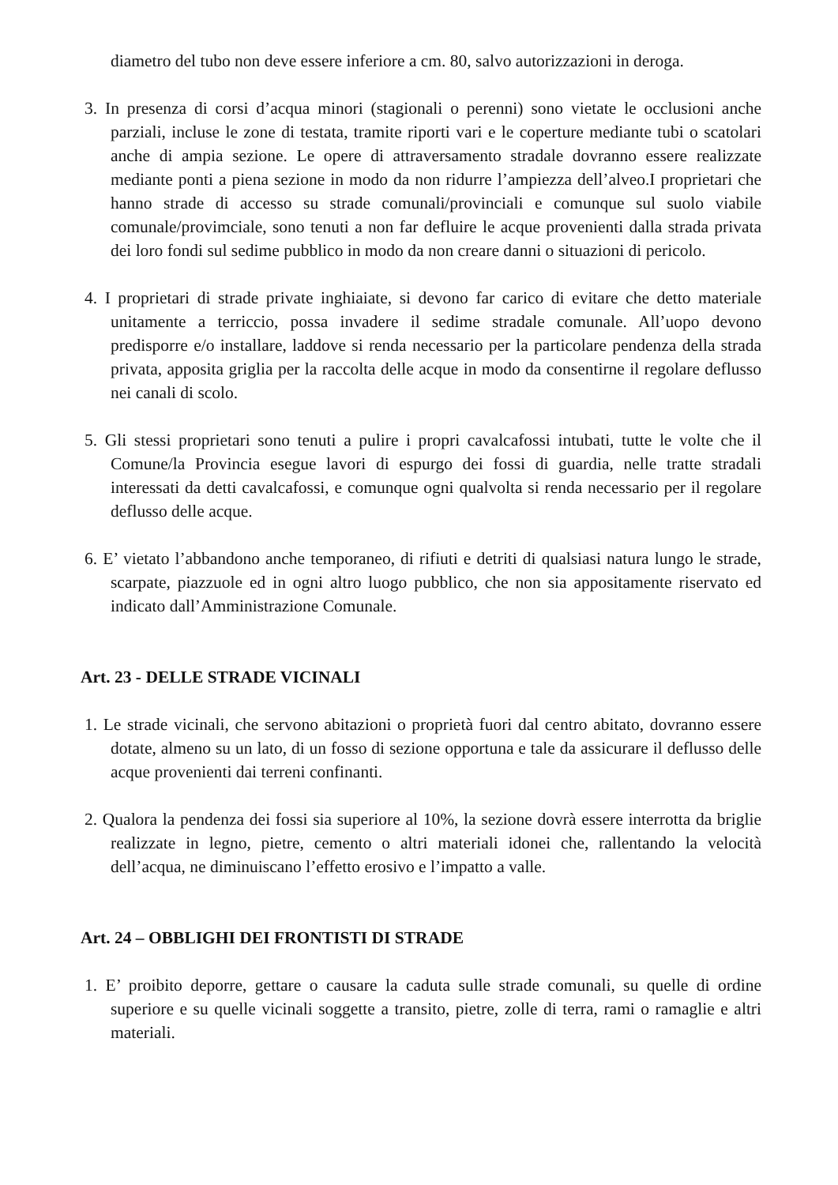diametro del tubo non deve essere inferiore a cm. 80, salvo autorizzazioni in deroga.
3. In presenza di corsi d’acqua minori (stagionali o perenni) sono vietate le occlusioni anche parziali, incluse le zone di testata, tramite riporti vari e le coperture mediante tubi o scatolari anche di ampia sezione. Le opere di attraversamento stradale dovranno essere realizzate mediante ponti a piena sezione in modo da non ridurre l’ampiezza dell’alveo.I proprietari che hanno strade di accesso su strade comunali/provinciali e comunque sul suolo viabile comunale/provimciale, sono tenuti a non far defluire le acque provenienti dalla strada privata dei loro fondi sul sedime pubblico in modo da non creare danni o situazioni di pericolo.
4. I proprietari di strade private inghiaiate, si devono far carico di evitare che detto materiale unitamente a terriccio, possa invadere il sedime stradale comunale. All’uopo devono predisporre e/o installare, laddove si renda necessario per la particolare pendenza della strada privata, apposita griglia per la raccolta delle acque in modo da consentirne il regolare deflusso nei canali di scolo.
5. Gli stessi proprietari sono tenuti a pulire i propri cavalcafossi intubati, tutte le volte che il Comune/la Provincia esegue lavori di espurgo dei fossi di guardia, nelle tratte stradali interessati da detti cavalcafossi, e comunque ogni qualvolta si renda necessario per il regolare deflusso delle acque.
6. E’ vietato l’abbandono anche temporaneo, di rifiuti e detriti di qualsiasi natura lungo le strade, scarpate, piazzuole ed in ogni altro luogo pubblico, che non sia appositamente riservato ed indicato dall’Amministrazione Comunale.
Art. 23 - DELLE STRADE VICINALI
1. Le strade vicinali, che servono abitazioni o proprietà fuori dal centro abitato, dovranno essere dotate, almeno su un lato, di un fosso di sezione opportuna e tale da assicurare il deflusso delle acque provenienti dai terreni confinanti.
2. Qualora la pendenza dei fossi sia superiore al 10%, la sezione dovrà essere interrotta da briglie realizzate in legno, pietre, cemento o altri materiali idonei che, rallentando la velocità dell’acqua, ne diminuiscano l’effetto erosivo e l’impatto a valle.
Art. 24 – OBBLIGHI DEI FRONTISTI DI STRADE
1. E’ proibito deporre, gettare o causare la caduta sulle strade comunali, su quelle di ordine superiore e su quelle vicinali soggette a transito, pietre, zolle di terra, rami o ramaglie e altri materiali.